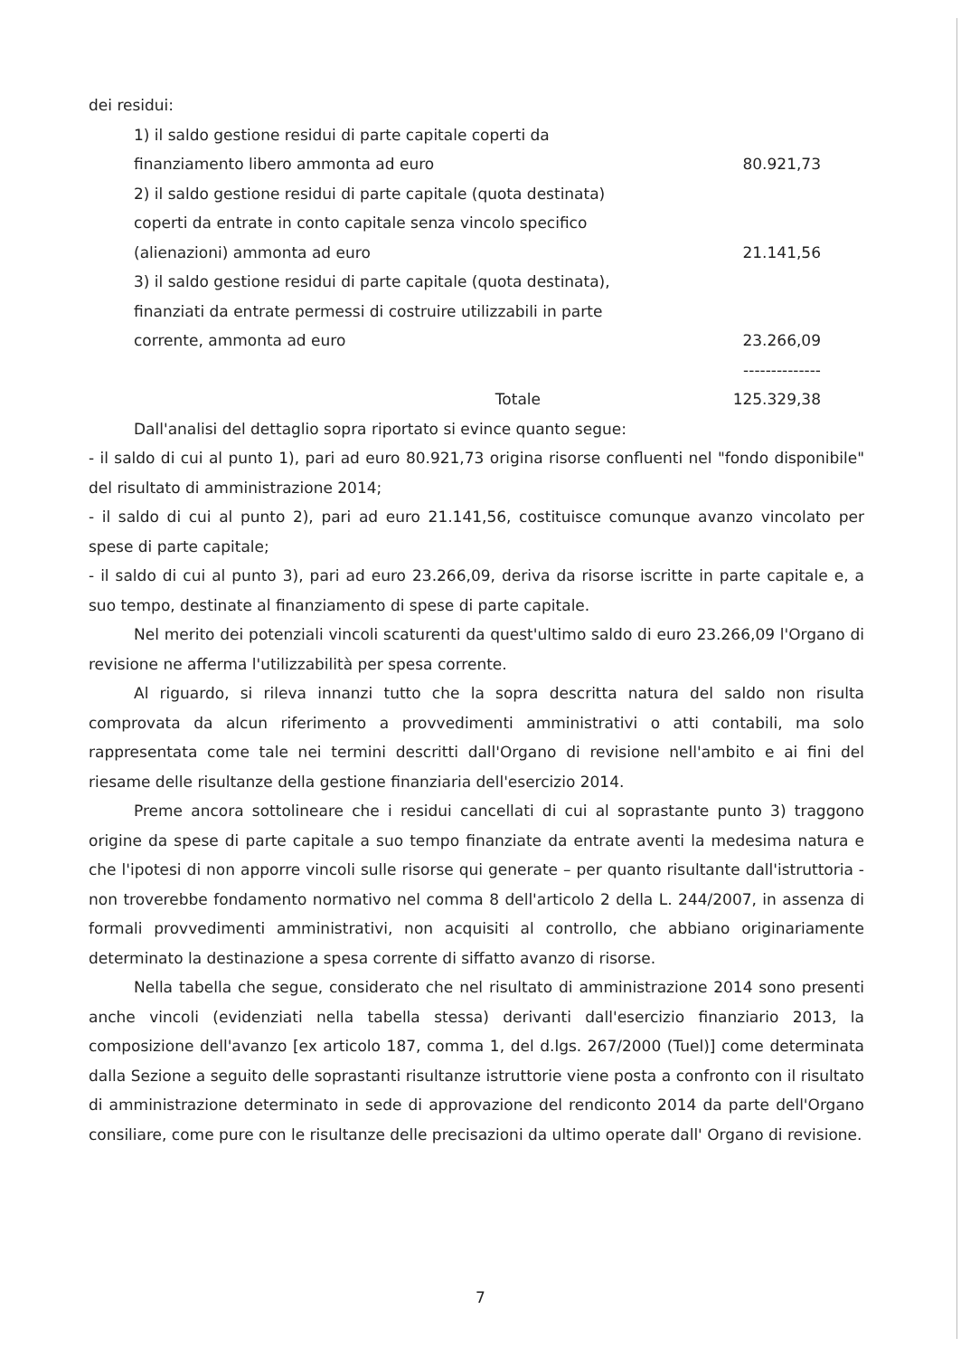dei residui:
| 1) il saldo gestione residui di parte capitale coperti da finanziamento libero ammonta ad euro | 80.921,73 |
| 2) il saldo gestione residui di parte capitale (quota destinata) coperti da entrate in conto capitale senza vincolo specifico (alienazioni) ammonta ad euro | 21.141,56 |
| 3) il saldo gestione residui di parte capitale (quota destinata), finanziati da entrate permessi di costruire utilizzabili in parte corrente, ammonta ad euro | 23.266,09 |
| | -------------- |
| Totale | 125.329,38 |
Dall'analisi del dettaglio sopra riportato si evince quanto segue:
- il saldo di cui al punto 1), pari ad euro 80.921,73 origina risorse confluenti nel "fondo disponibile" del risultato di amministrazione 2014;
- il saldo di cui al punto 2), pari ad euro 21.141,56, costituisce comunque avanzo vincolato per spese di parte capitale;
- il saldo di cui al punto 3), pari ad euro 23.266,09, deriva da risorse iscritte in parte capitale e, a suo tempo, destinate al finanziamento di spese di parte capitale.
Nel merito dei potenziali vincoli scaturenti da quest'ultimo saldo di euro 23.266,09 l'Organo di revisione ne afferma l'utilizzabilità per spesa corrente.
Al riguardo, si rileva innanzi tutto che la sopra descritta natura del saldo non risulta comprovata da alcun riferimento a provvedimenti amministrativi o atti contabili, ma solo rappresentata come tale nei termini descritti dall'Organo di revisione nell'ambito e ai fini del riesame delle risultanze della gestione finanziaria dell'esercizio 2014.
Preme ancora sottolineare che i residui cancellati di cui al soprastante punto 3) traggono origine da spese di parte capitale a suo tempo finanziate da entrate aventi la medesima natura e che l'ipotesi di non apporre vincoli sulle risorse qui generate – per quanto risultante dall'istruttoria - non troverebbe fondamento normativo nel comma 8 dell'articolo 2 della L. 244/2007, in assenza di formali provvedimenti amministrativi, non acquisiti al controllo, che abbiano originariamente determinato la destinazione a spesa corrente di siffatto avanzo di risorse.
Nella tabella che segue, considerato che nel risultato di amministrazione 2014 sono presenti anche vincoli (evidenziati nella tabella stessa) derivanti dall'esercizio finanziario 2013, la composizione dell'avanzo [ex articolo 187, comma 1, del d.lgs. 267/2000 (Tuel)] come determinata dalla Sezione a seguito delle soprastanti risultanze istruttorie viene posta a confronto con il risultato di amministrazione determinato in sede di approvazione del rendiconto 2014 da parte dell'Organo consiliare, come pure con le risultanze delle precisazioni da ultimo operate dall' Organo di revisione.
7